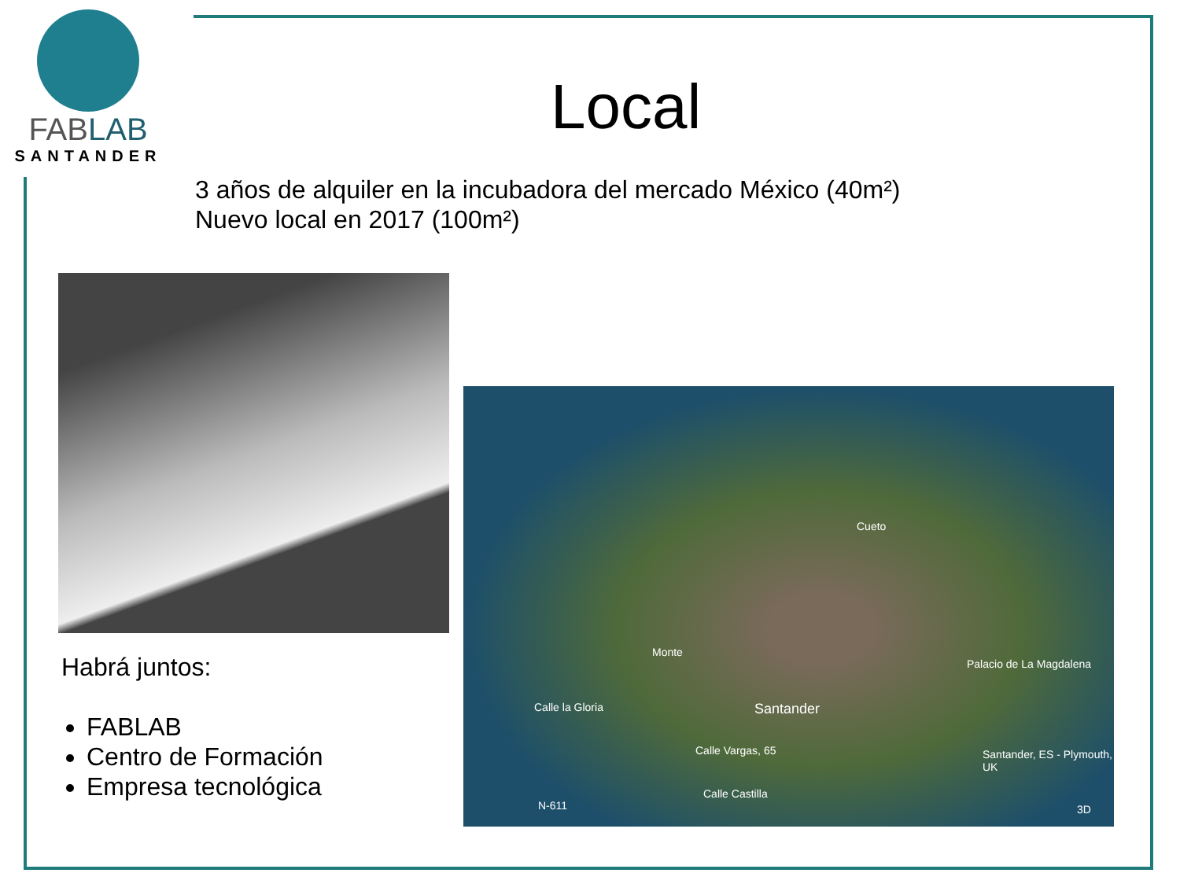FABLAB
SANTANDER
Local
3 años de alquiler en la incubadora del mercado México (40m²)
Nuevo local en 2017 (100m²)
Cueto
Monte
Palacio de La Magdalena
Santander
Calle Vargas, 65
Calle la Gloria
Santander, ES - Plymouth, UK
Calle Castilla
N-611 3D
Habrá juntos:
FABLAB
Centro de Formación
Empresa tecnológica